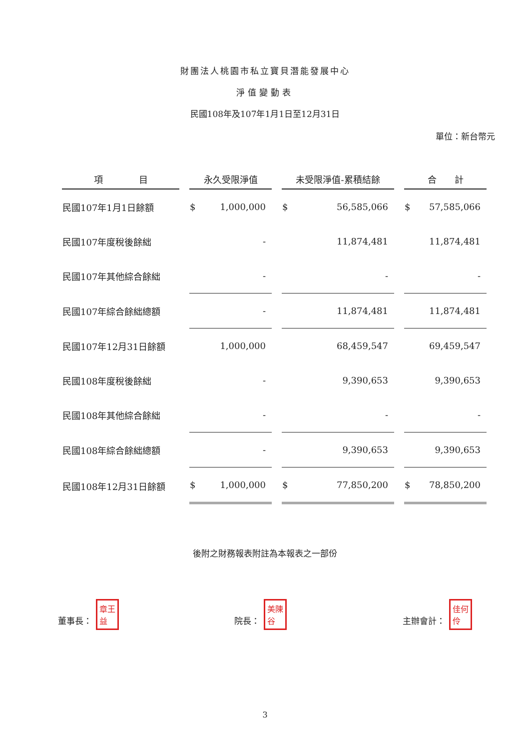財團法人桃園市私立寶貝潛能發展中心
淨值變動表
民國108年及107年1月1日至12月31日
單位：新台幣元
| 項 目 | 永久受限淨值 | 未受限淨值-累積結餘 | 合 計 |
| --- | --- | --- | --- |
| 民國107年1月1日餘額 | $ 1,000,000 | $ 56,585,066 | $ 57,585,066 |
| 民國107年度稅後餘絀 | - | 11,874,481 | 11,874,481 |
| 民國107年其他綜合餘絀 | - | - | - |
| 民國107年綜合餘絀總額 | - | 11,874,481 | 11,874,481 |
| 民國107年12月31日餘額 | 1,000,000 | 68,459,547 | 69,459,547 |
| 民國108年度稅後餘絀 | - | 9,390,653 | 9,390,653 |
| 民國108年其他綜合餘絀 | - | - | - |
| 民國108年綜合餘絀總額 | - | 9,390,653 | 9,390,653 |
| 民國108年12月31日餘額 | $ 1,000,000 | $ 77,850,200 | $ 78,850,200 |
後附之財務報表附註為本報表之一部份
董事長： 章王
益 院長： 美陳
谷 主辦會計： 佳何
伶
3